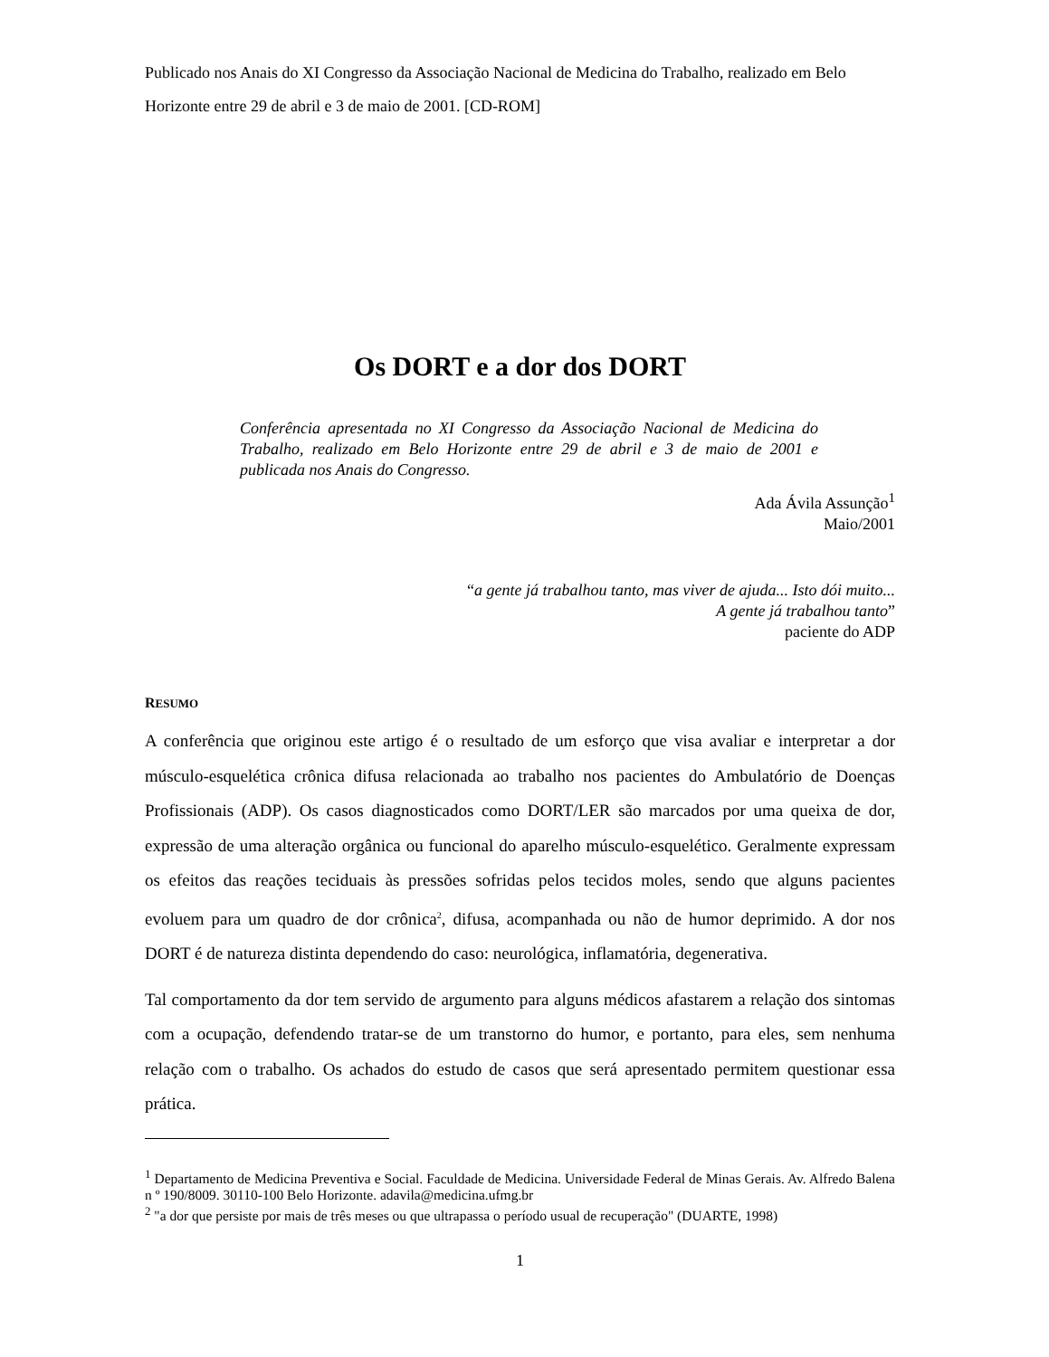Publicado nos Anais do XI Congresso da Associação Nacional de Medicina do Trabalho, realizado em Belo Horizonte entre 29 de abril e 3 de maio de 2001. [CD-ROM]
Os DORT e a dor dos DORT
Conferência apresentada no XI Congresso da Associação Nacional de Medicina do Trabalho, realizado em Belo Horizonte entre 29 de abril e 3 de maio de 2001 e publicada nos Anais do Congresso.
Ada Ávila Assunção<sup>1</sup>
Maio/2001
“a gente já trabalhou tanto, mas viver de ajuda... Isto dói muito...
A gente já trabalhou tanto”
paciente do ADP
RESUMO
A conferência que originou este artigo é o resultado de um esforço que visa avaliar e interpretar a dor músculo-esquelética crônica difusa relacionada ao trabalho nos pacientes do Ambulatório de Doenças Profissionais (ADP). Os casos diagnosticados como DORT/LER são marcados por uma queixa de dor, expressão de uma alteração orgânica ou funcional do aparelho músculo-esquelético. Geralmente expressam os efeitos das reações teciduais às pressões sofridas pelos tecidos moles, sendo que alguns pacientes evoluem para um quadro de dor crônica<sup>2</sup>, difusa, acompanhada ou não de humor deprimido. A dor nos DORT é de natureza distinta dependendo do caso: neurológica, inflamatória, degenerativa.
Tal comportamento da dor tem servido de argumento para alguns médicos afastarem a relação dos sintomas com a ocupação, defendendo tratar-se de um transtorno do humor, e portanto, para eles, sem nenhuma relação com o trabalho. Os achados do estudo de casos que será apresentado permitem questionar essa prática.
<sup>1</sup> Departamento de Medicina Preventiva e Social. Faculdade de Medicina. Universidade Federal de Minas Gerais. Av. Alfredo Balena n º 190/8009. 30110-100 Belo Horizonte. adavila@medicina.ufmg.br
<sup>2</sup> "a dor que persiste por mais de três meses ou que ultrapassa o período usual de recuperação" (DUARTE, 1998)
1